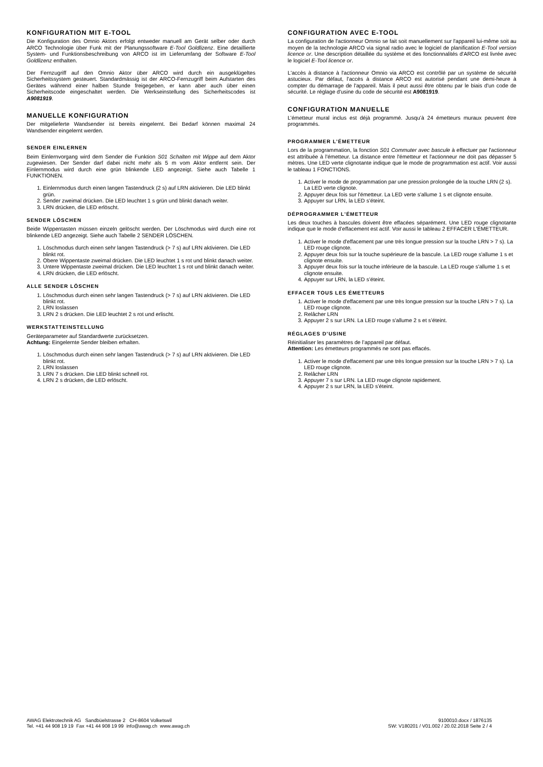KONFIGURATION MIT E-TOOL
Die Konfiguration des Omnio Aktors erfolgt entweder manuell am Gerät selber oder durch ARCO Technologie über Funk mit der Planungssoftware E-Tool Goldlizenz. Eine detaillierte System- und Funktionsbeschreibung von ARCO ist im Lieferumfang der Software E-Tool Goldlizenz enthalten.
Der Fernzugriff auf den Omnio Aktor über ARCO wird durch ein ausgeklügeltes Sicherheitssystem gesteuert. Standardmässig ist der ARCO-Fernzugriff beim Aufstarten des Gerätes während einer halben Stunde freigegeben, er kann aber auch über einen Sicherheitscode eingeschaltet werden. Die Werkseinstellung des Sicherheitscodes ist A9081919.
MANUELLE KONFIGURATION
Der mitgelieferte Wandsender ist bereits eingelernt. Bei Bedarf können maximal 24 Wandsender eingelernt werden.
SENDER EINLERNEN
Beim Einlernvorgang wird dem Sender die Funktion S01 Schalten mit Wippe auf dem Aktor zugewiesen. Der Sender darf dabei nicht mehr als 5 m vom Aktor entfernt sein. Der Einlernmodus wird durch eine grün blinkende LED angezeigt. Siehe auch Tabelle 1 FUNKTIONEN.
1. Einlernmodus durch einen langen Tastendruck (2 s) auf LRN aktivieren. Die LED blinkt grün.
2. Sender zweimal drücken. Die LED leuchtet 1 s grün und blinkt danach weiter.
3. LRN drücken, die LED erlöscht.
SENDER LÖSCHEN
Beide Wippentasten müssen einzeln gelöscht werden. Der Löschmodus wird durch eine rot blinkende LED angezeigt. Siehe auch Tabelle 2 SENDER LÖSCHEN.
1. Löschmodus durch einen sehr langen Tastendruck (> 7 s) auf LRN aktivieren. Die LED blinkt rot.
2. Obere Wippentaste zweimal drücken. Die LED leuchtet 1 s rot und blinkt danach weiter.
3. Untere Wippentaste zweimal drücken. Die LED leuchtet 1 s rot und blinkt danach weiter.
4. LRN drücken, die LED erlöscht.
ALLE SENDER LÖSCHEN
1. Löschmodus durch einen sehr langen Tastendruck (> 7 s) auf LRN aktivieren. Die LED blinkt rot.
2. LRN loslassen
3. LRN 2 s drücken. Die LED leuchtet 2 s rot und erlischt.
WERKSTATTEINSTELLUNG
Geräteparameter auf Standardwerte zurücksetzen.
Achtung: Eingelernte Sender bleiben erhalten.
1. Löschmodus durch einen sehr langen Tastendruck (> 7 s) auf LRN aktivieren. Die LED blinkt rot.
2. LRN loslassen
3. LRN 7 s drücken. Die LED blinkt schnell rot.
4. LRN 2 s drücken, die LED erlöscht.
CONFIGURATION AVEC E-TOOL
La configuration de l'actionneur Omnio se fait soit manuellement sur l'appareil lui-même soit au moyen de la technologie ARCO via signal radio avec le logiciel de planification E-Tool version licence or. Une description détaillée du système et des fonctionnalités d'ARCO est livrée avec le logiciel E-Tool licence or.
L'accès à distance à l'actionneur Omnio via ARCO est contrôlé par un système de sécurité astucieux. Par défaut, l'accès à distance ARCO est autorisé pendant une demi-heure à compter du démarrage de l'appareil. Mais il peut aussi être obtenu par le biais d'un code de sécurité. Le réglage d'usine du code de sécurité est A9081919.
CONFIGURATION MANUELLE
L’émetteur mural inclus est déjà programmé. Jusqu’à 24 émetteurs muraux peuvent être programmés.
PROGRAMMER L’ÉMETTEUR
Lors de la programmation, la fonction S01 Commuter avec bascule à effectuer par l'actionneur est attribuée à l'émetteur. La distance entre l'émetteur et l'actionneur ne doit pas dépasser 5 mètres. Une LED verte clignotante indique que le mode de programmation est actif. Voir aussi le tableau 1 FONCTIONS.
1. Activer le mode de programmation par une pression prolongée de la touche LRN (2 s). La LED verte clignote.
2. Appuyer deux fois sur l'émetteur. La LED verte s'allume 1 s et clignote ensuite.
3. Appuyer sur LRN, la LED s’éteint.
DÉPROGRAMMER L’ÉMETTEUR
Les deux touches à bascules doivent être effacées séparément. Une LED rouge clignotante indique que le mode d’effacement est actif. Voir aussi le tableau 2 EFFACER L'ÉMETTEUR.
1. Activer le mode d'effacement par une très longue pression sur la touche LRN > 7 s). La LED rouge clignote.
2. Appuyer deux fois sur la touche supérieure de la bascule. La LED rouge s'allume 1 s et clignote ensuite.
3. Appuyer deux fois sur la touche inférieure de la bascule. La LED rouge s'allume 1 s et clignote ensuite.
4. Appuyer sur LRN, la LED s’éteint.
EFFACER TOUS LES ÉMETTEURS
1. Activer le mode d'effacement par une très longue pression sur la touche LRN > 7 s). La LED rouge clignote.
2. Relâcher LRN
3. Appuyer 2 s sur LRN. La LED rouge s'allume 2 s et s’éteint.
RÉGLAGES D’USINE
Réinitialiser les paramètres de l’appareil par défaut.
Attention: Les émetteurs programmés ne sont pas effacés.
1. Activer le mode d'effacement par une très longue pression sur la touche LRN > 7 s). La LED rouge clignote.
2. Relâcher LRN
3. Appuyer 7 s sur LRN. La LED rouge clignote rapidement.
4. Appuyer 2 s sur LRN, la LED s’éteint.
AWAG Elektrotechnik AG Sandbüelstrasse 2 CH-8604 Volketswil
Tel. +41 44 908 19 19 Fax +41 44 908 19 99 info@awag.ch www.awag.ch
9100010.docx / 1876135
SW: V180201 / V01.002 / 20.02.2018 Seite 2 / 4